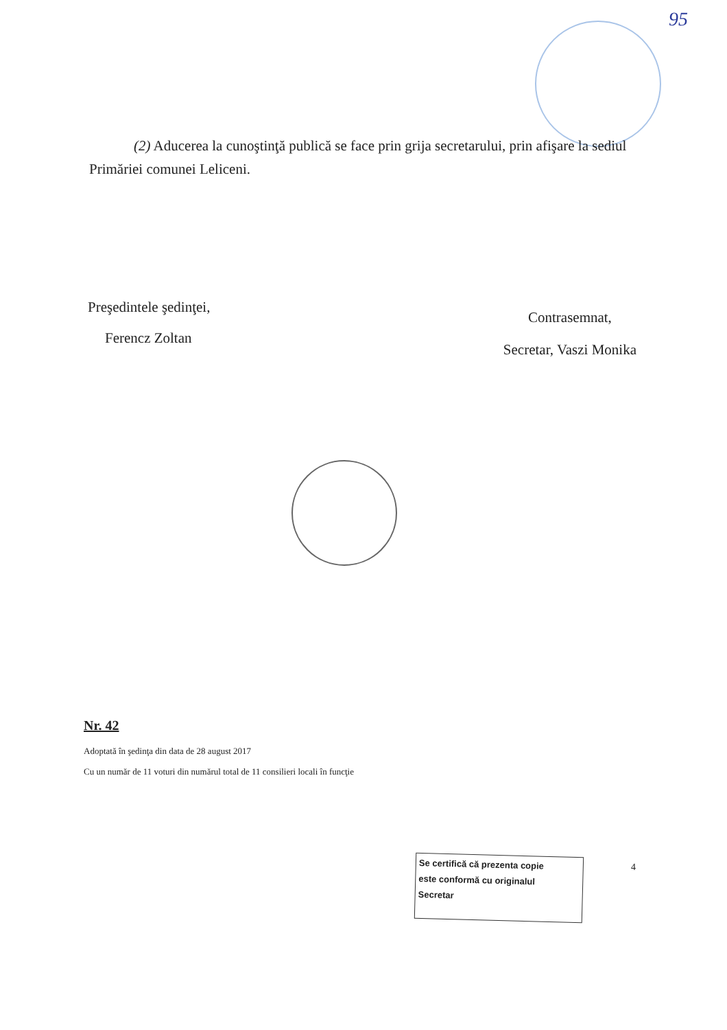95
(2) Aducerea la cunoştinţă publică se face prin grija secretarului, prin afişare la sediul Primăriei comunei Leliceni.
Preşedintele şedinţei,
Ferencz Zoltan
Contrasemnat,
Secretar, Vaszi Monika
Nr. 42
Adoptată în şedinţa din data de 28 august 2017
Cu un număr de 11 voturi din numărul total de 11 consilieri locali în funcţie
Se certifică că prezenta copie
este conformă cu originalul
Secretar
4